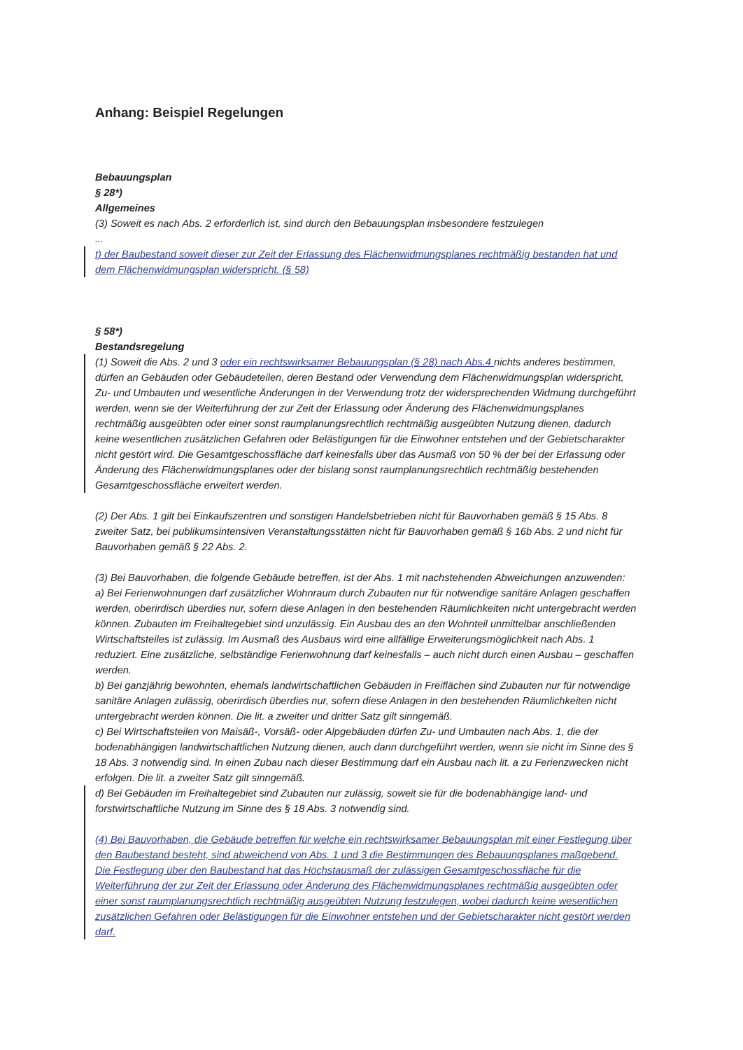Anhang: Beispiel Regelungen
Bebauungsplan
§ 28*)
Allgemeines
(3) Soweit es nach Abs. 2 erforderlich ist, sind durch den Bebauungsplan insbesondere festzulegen
...
t) der Baubestand soweit dieser zur Zeit der Erlassung des Flächenwidmungsplanes rechtmäßig bestanden hat und dem Flächenwidmungsplan widerspricht. (§ 58)
§ 58*)
Bestandsregelung
(1) Soweit die Abs. 2 und 3 oder ein rechtswirksamer Bebauungsplan (§ 28) nach Abs.4 nichts anderes bestimmen, dürfen an Gebäuden oder Gebäudeteilen, deren Bestand oder Verwendung dem Flächenwidmungsplan widerspricht, Zu- und Umbauten und wesentliche Änderungen in der Verwendung trotz der widersprechenden Widmung durchgeführt werden, wenn sie der Weiterführung der zur Zeit der Erlassung oder Änderung des Flächenwidmungsplanes rechtmäßig ausgeübten oder einer sonst raumplanungsrechtlich rechtmäßig ausgeübten Nutzung dienen, dadurch keine wesentlichen zusätzlichen Gefahren oder Belästigungen für die Einwohner entstehen und der Gebietscharakter nicht gestört wird. Die Gesamtgeschossfläche darf keinesfalls über das Ausmaß von 50 % der bei der Erlassung oder Änderung des Flächenwidmungsplanes oder der bislang sonst raumplanungsrechtlich rechtmäßig bestehenden Gesamtgeschossfläche erweitert werden.
(2) Der Abs. 1 gilt bei Einkaufszentren und sonstigen Handelsbetrieben nicht für Bauvorhaben gemäß § 15 Abs. 8 zweiter Satz, bei publikumsintensiven Veranstaltungsstätten nicht für Bauvorhaben gemäß § 16b Abs. 2 und nicht für Bauvorhaben gemäß § 22 Abs. 2.
(3) Bei Bauvorhaben, die folgende Gebäude betreffen, ist der Abs. 1 mit nachstehenden Abweichungen anzuwenden:
a) Bei Ferienwohnungen darf zusätzlicher Wohnraum durch Zubauten nur für notwendige sanitäre Anlagen geschaffen werden, oberirdisch überdies nur, sofern diese Anlagen in den bestehenden Räumlichkeiten nicht untergebracht werden können. Zubauten im Freihaltegebiet sind unzulässig. Ein Ausbau des an den Wohnteil unmittelbar anschließenden Wirtschaftsteiles ist zulässig. Im Ausmaß des Ausbaus wird eine allfällige Erweiterungsmöglichkeit nach Abs. 1 reduziert. Eine zusätzliche, selbständige Ferienwohnung darf keinesfalls – auch nicht durch einen Ausbau – geschaffen werden.
b) Bei ganzjährig bewohnten, ehemals landwirtschaftlichen Gebäuden in Freiflächen sind Zubauten nur für notwendige sanitäre Anlagen zulässig, oberirdisch überdies nur, sofern diese Anlagen in den bestehenden Räumlichkeiten nicht untergebracht werden können. Die lit. a zweiter und dritter Satz gilt sinngemäß.
c) Bei Wirtschaftsteilen von Maisäß-, Vorsäß- oder Alpgebäuden dürfen Zu- und Umbauten nach Abs. 1, die der bodenabhängigen landwirtschaftlichen Nutzung dienen, auch dann durchgeführt werden, wenn sie nicht im Sinne des § 18 Abs. 3 notwendig sind. In einen Zubau nach dieser Bestimmung darf ein Ausbau nach lit. a zu Ferienzwecken nicht erfolgen. Die lit. a zweiter Satz gilt sinngemäß.
d) Bei Gebäuden im Freihaltegebiet sind Zubauten nur zulässig, soweit sie für die bodenabhängige land- und forstwirtschaftliche Nutzung im Sinne des § 18 Abs. 3 notwendig sind.
(4) Bei Bauvorhaben, die Gebäude betreffen für welche ein rechtswirksamer Bebauungsplan mit einer Festlegung über den Baubestand besteht, sind abweichend von Abs. 1 und 3 die Bestimmungen des Bebauungsplanes maßgebend.
Die Festlegung über den Baubestand hat das Höchstausmaß der zulässigen Gesamtgeschossfläche für die Weiterführung der zur Zeit der Erlassung oder Änderung des Flächenwidmungsplanes rechtmäßig ausgeübten oder einer sonst raumplanungsrechtlich rechtmäßig ausgeübten Nutzung festzulegen, wobei dadurch keine wesentlichen zusätzlichen Gefahren oder Belästigungen für die Einwohner entstehen und der Gebietscharakter nicht gestört werden darf.